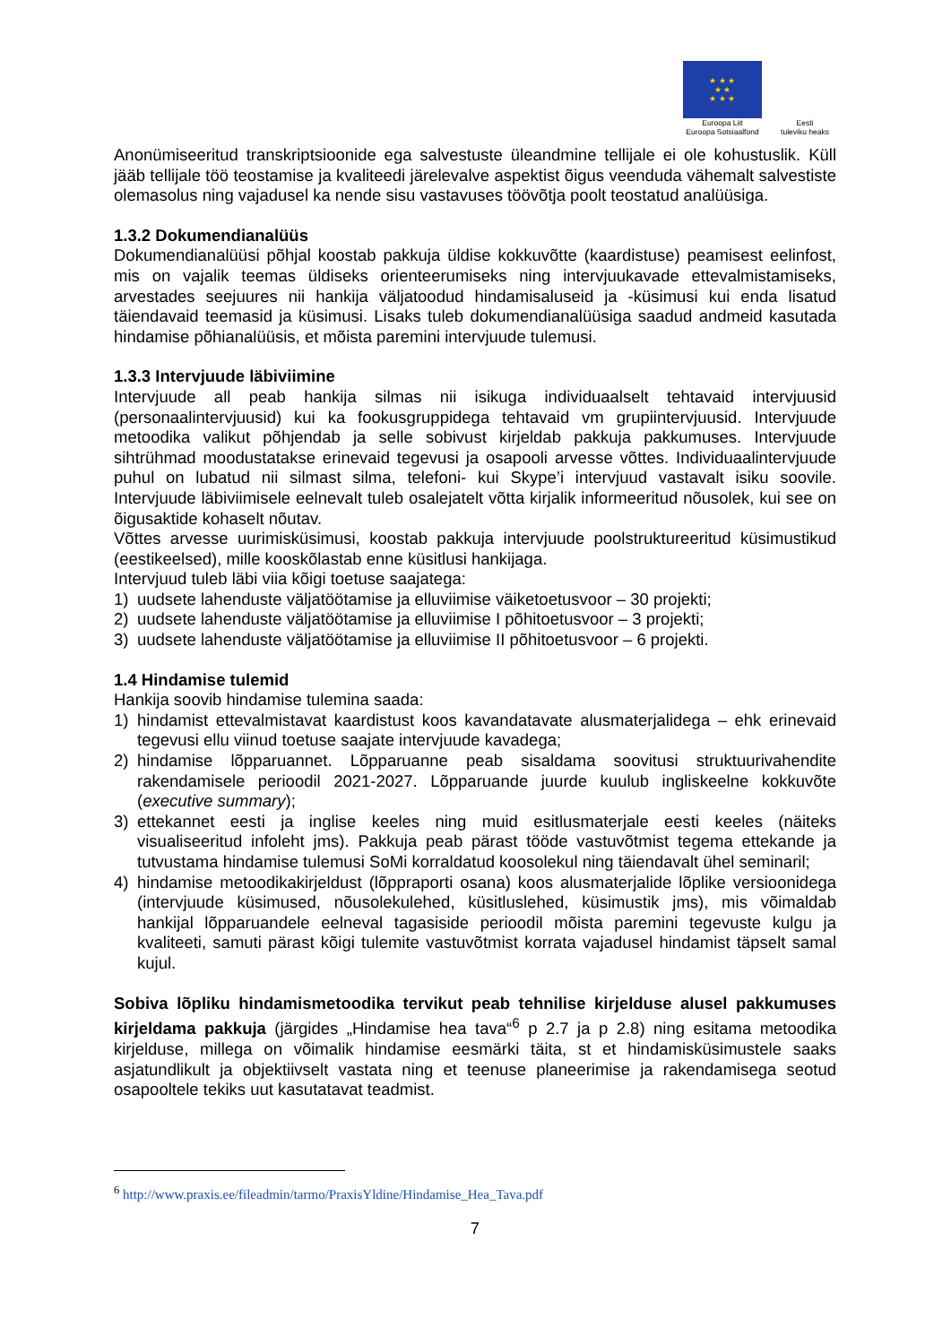★ ★ ★
★ ★
★ ★ ★
Euroopa Liit
Euroopa Sotsiaalfond
Eesti
tuleviku heaks
Anonümiseeritud transkriptsioonide ega salvestuste üleandmine tellijale ei ole kohustuslik. Küll jääb tellijale töö teostamise ja kvaliteedi järelevalve aspektist õigus veenduda vähemalt salvestiste olemasolus ning vajadusel ka nende sisu vastavuses töövõtja poolt teostatud analüüsiga.
1.3.2 Dokumendianalüüs
Dokumendianalüüsi põhjal koostab pakkuja üldise kokkuvõtte (kaardistuse) peamisest eelinfost, mis on vajalik teemas üldiseks orienteerumiseks ning intervjuukavade ettevalmistamiseks, arvestades seejuures nii hankija väljatoodud hindamisaluseid ja -küsimusi kui enda lisatud täiendavaid teemasid ja küsimusi. Lisaks tuleb dokumendianalüüsiga saadud andmeid kasutada hindamise põhianalüüsis, et mõista paremini intervjuude tulemusi.
1.3.3 Intervjuude läbiviimine
Intervjuude all peab hankija silmas nii isikuga individuaalselt tehtavaid intervjuusid (personaalintervjuusid) kui ka fookusgruppidega tehtavaid vm grupiintervjuusid. Intervjuude metoodika valikut põhjendab ja selle sobivust kirjeldab pakkuja pakkumuses. Intervjuude sihtrühmad moodustatakse erinevaid tegevusi ja osapooli arvesse võttes. Individuaalintervjuude puhul on lubatud nii silmast silma, telefoni- kui Skype’i intervjuud vastavalt isiku soovile. Intervjuude läbiviimisele eelnevalt tuleb osalejatelt võtta kirjalik informeeritud nõusolek, kui see on õigusaktide kohaselt nõutav.
Võttes arvesse uurimisküsimusi, koostab pakkuja intervjuude poolstruktureeritud küsimustikud (eestikeelsed), mille kooskõlastab enne küsitlusi hankijaga.
Intervjuud tuleb läbi viia kõigi toetuse saajatega:
1) uudsete lahenduste väljatöötamise ja elluviimise väiketoetusvoor – 30 projekti;
2) uudsete lahenduste väljatöötamise ja elluviimise I põhitoetusvoor – 3 projekti;
3) uudsete lahenduste väljatöötamise ja elluviimise II põhitoetusvoor – 6 projekti.
1.4 Hindamise tulemid
Hankija soovib hindamise tulemina saada:
1) hindamist ettevalmistavat kaardistust koos kavandatavate alusmaterjalidega – ehk erinevaid tegevusi ellu viinud toetuse saajate intervjuude kavadega;
2) hindamise lõpparuannet. Lõpparuanne peab sisaldama soovitusi struktuurivahendite rakendamisele perioodil 2021-2027. Lõpparuande juurde kuulub ingliskeelne kokkuvõte (executive summary);
3) ettekannet eesti ja inglise keeles ning muid esitlusmaterjale eesti keeles (näiteks visualiseeritud infoleht jms). Pakkuja peab pärast tööde vastuvõtmist tegema ettekande ja tutvustama hindamise tulemusi SoMi korraldatud koosolekul ning täiendavalt ühel seminaril;
4) hindamise metoodikakirjeldust (lõppraporti osana) koos alusmaterjalide lõplike versioonidega (intervjuude küsimused, nõusolekulehed, küsitluslehed, küsimustik jms), mis võimaldab hankijal lõpparuandele eelneval tagasiside perioodil mõista paremini tegevuste kulgu ja kvaliteeti, samuti pärast kõigi tulemite vastuvõtmist korrata vajadusel hindamist täpselt samal kujul.
Sobiva lõpliku hindamismetoodika tervikut peab tehnilise kirjelduse alusel pakkumuses kirjeldama pakkuja (järgides „Hindamise hea tava“<sup>6</sup> p 2.7 ja p 2.8) ning esitama metoodika kirjelduse, millega on võimalik hindamise eesmärki täita, st et hindamisküsimustele saaks asjatundlikult ja objektiivselt vastata ning et teenuse planeerimise ja rakendamisega seotud osapooltele tekiks uut kasutatavat teadmist.
<sup>6</sup> http://www.praxis.ee/fileadmin/tarmo/PraxisYldine/Hindamise_Hea_Tava.pdf
7